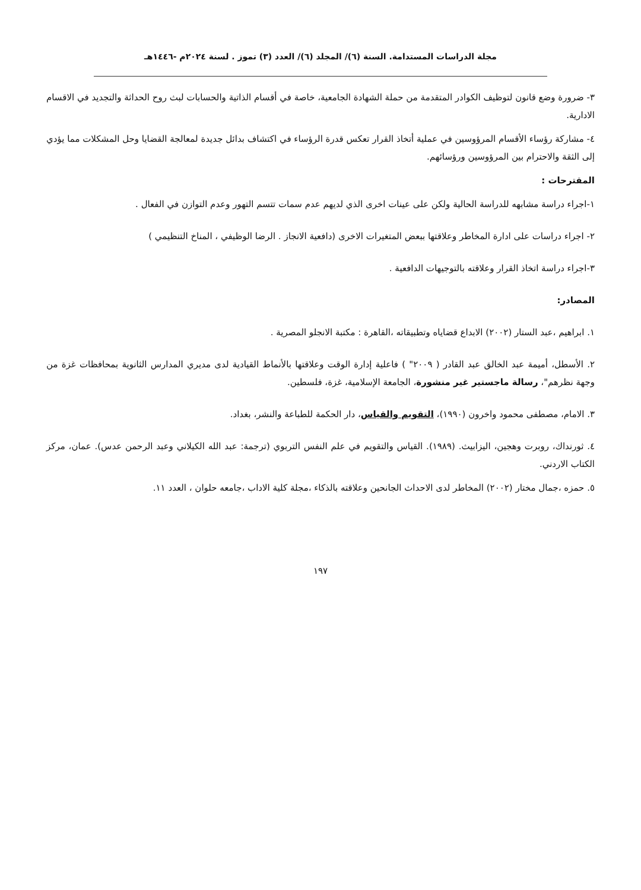مجلة الدراسات المستدامة. السنة (٦)/ المجلد (٦)/ العدد (٣) تموز . لسنة ٢٠٢٤م -١٤٤٦هـ
٣- ضرورة وضع قانون لتوظيف الكوادر المتقدمة من حملة الشهادة الجامعية، خاصة في أقسام الذاتية والحسابات لبث روح الحداثة والتجديد في الاقسام الادارية.
٤- مشاركة رؤساء الأقسام المرؤوسين في عملية أتخاذ القرار تعكس قدرة الرؤساء في اكتشاف بدائل جديدة لمعالجة القضايا وحل المشكلات مما يؤدي إلى الثقة والاحترام بين المرؤوسين ورؤسائهم.
المقترحات :
١-اجراء دراسة مشابهه للدراسة الحالية ولكن على عينات اخرى الذي لديهم عدم سمات تتسم التهور وعدم التوازن في الفعال .
٢- اجراء دراسات على ادارة المخاطر وعلاقتها ببعض المتغيرات الاخرى (دافعية الانجاز . الرضا الوظيفي ، المناخ التنظيمي )
٣-اجراء دراسة اتخاذ القرار وعلاقته بالتوجيهات الدافعية .
المصادر:
١. ابراهيم ،عبد الستار (٢٠٠٢) الابداع قضاياه وتطبيقاته ،القاهرة : مكتبة الانجلو المصرية .
٢. الأسطل، أميمة عبد الخالق عبد القادر ( ٢٠٠٩" ) فاعلية إدارة الوقت وعلاقتها بالأنماط القيادية لدى مديري المدارس الثانوية بمحافظات غزة من وجهة نظرهم"، رسالة ماجستير غير منشورة، الجامعة الإسلامية، غزة، فلسطين.
٣. الامام، مصطفى محمود واخرون (١٩٩٠)، التقويم والقياس، دار الحكمة للطباعة والنشر، بغداد.
٤. ثورنداك، روبرت وهجين، اليزابيث. (١٩٨٩). القياس والتقويم في علم النفس التربوي (ترجمة: عبد الله الكيلاني وعبد الرحمن عدس). عمان، مركز الكتاب الاردني.
٥. حمزه ،جمال مختار (٢٠٠٢) المخاطر لدى الاحداث الجانحين وعلاقته بالذكاء ،مجلة كلية الاداب ،جامعه حلوان ، العدد ١١.
١٩٧